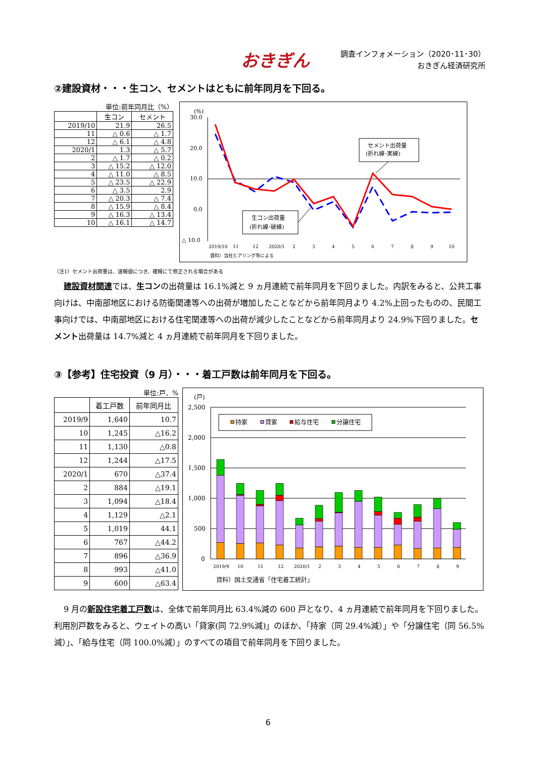おきぎん
調査インフォメーション（2020･11･30）
おきぎん経済研究所
②建設資材・・・生コン、セメントはともに前年同月を下回る。
単位:前年同月比（%）
| | 生コン | セメント |
| --- | --- | --- |
| 2019/10 | 21.9 | 26.5 |
| 11 | △ 0.6 | △ 1.7 |
| 12 | △ 6.1 | △ 4.8 |
| 2020/1 | 1.3 | △ 5.7 |
| 2 | △ 1.7 | △ 0.2 |
| 3 | △ 15.2 | △ 12.0 |
| 4 | △ 11.0 | △ 8.5 |
| 5 | △ 23.5 | △ 22.9 |
| 6 | △ 3.5 | 2.9 |
| 7 | △ 20.3 | △ 7.4 |
| 8 | △ 15.9 | △ 8.4 |
| 9 | △ 16.3 | △ 13.4 |
| 10 | △ 16.1 | △ 14.7 |
(%)
30.0
20.0
10.0
0.0
△ 10.0
セメント出荷量
(折れ線･実線)
生コン出荷量
(折れ線･破線)
2019/10
11
12
2020/1
2
3
4
5
6
7
8
9
10
資料）当社ヒアリング等による
（注1）セメント出荷量は、速報値につき、確報にて修正される場合がある
建設資材関連では、生コンの出荷量は 16.1%減と 9 ヵ月連続で前年同月を下回りました。内訳をみると、公共工事向けは、中南部地区における防衛関連等への出荷が増加したことなどから前年同月より 4.2%上回ったものの、民間工事向けでは、中南部地区における住宅関連等への出荷が減少したことなどから前年同月より 24.9%下回りました。セメント出荷量は 14.7%減と 4 ヵ月連続で前年同月を下回りました。
③【参考】住宅投資（9 月）・・・着工戸数は前年同月を下回る。
単位:戸、%
| | 着工戸数 | 前年同月比 |
| --- | --- | --- |
| 2019/9 | 1,640 | 10.7 |
| 10 | 1,245 | △16.2 |
| 11 | 1,130 | △0.8 |
| 12 | 1,244 | △17.5 |
| 2020/1 | 670 | △37.4 |
| 2 | 884 | △19.1 |
| 3 | 1,094 | △18.4 |
| 4 | 1,129 | △2.1 |
| 5 | 1,019 | 44.1 |
| 6 | 767 | △44.2 |
| 7 | 896 | △36.9 |
| 8 | 993 | △41.0 |
| 9 | 600 | △63.4 |
(戸)
2,500
2,000
1,500
1,000
500
0
持家
貸家
給与住宅
分譲住宅
2019/9
10
11
12
2020/1
2
3
4
5
6
7
8
9
資料）国土交通省「住宅着工統計」
9 月の新設住宅着工戸数は、全体で前年同月比 63.4%減の 600 戸となり、4 ヵ月連続で前年同月を下回りました。利用別戸数をみると、ウェイトの高い「貸家(同 72.9%減)」のほか、「持家（同 29.4%減）」や「分譲住宅（同 56.5%減）」、「給与住宅（同 100.0%減）」のすべての項目で前年同月を下回りました。
6